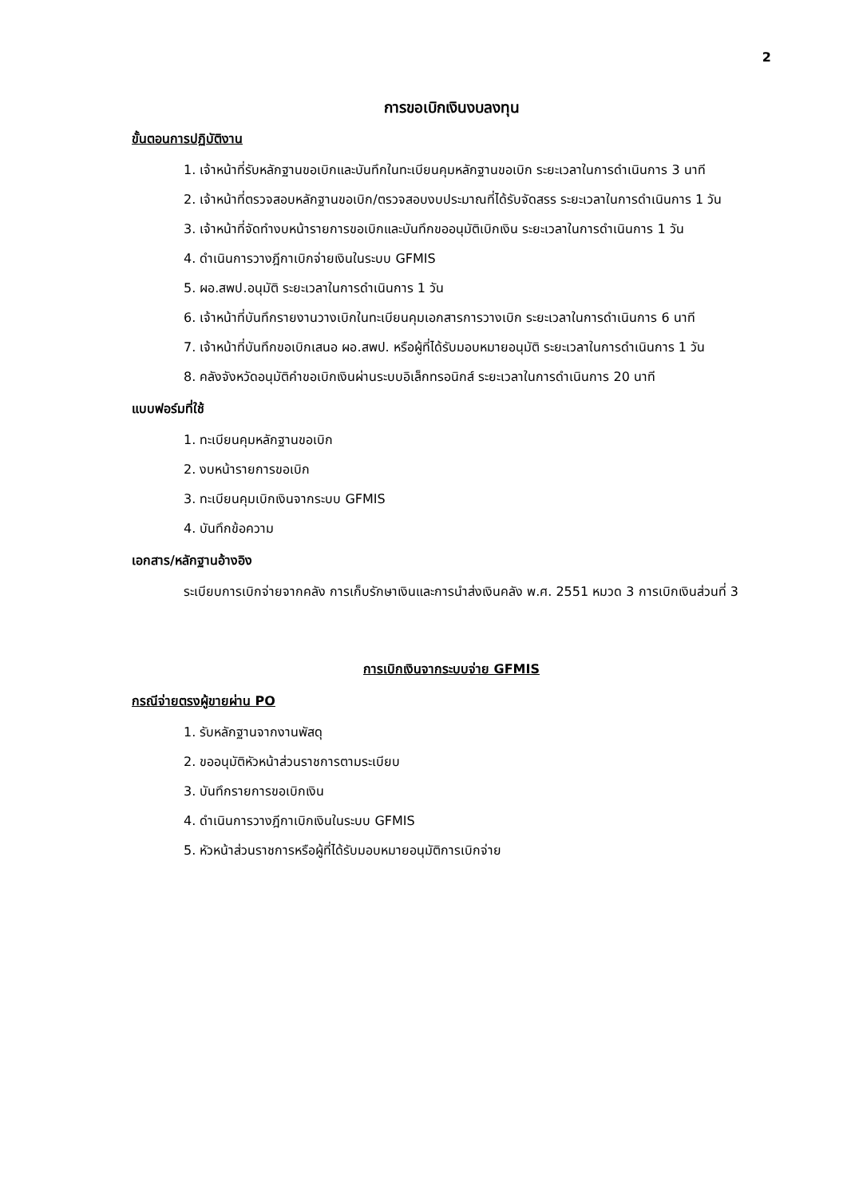2
การขอเบิกเงินงบลงทุน
ขั้นตอนการปฏิบัติงาน
1. เจ้าหน้าที่รับหลักฐานขอเบิกและบันทึกในทะเบียนคุมหลักฐานขอเบิก ระยะเวลาในการดำเนินการ 3 นาที
2. เจ้าหน้าที่ตรวจสอบหลักฐานขอเบิก/ตรวจสอบงบประมาณที่ได้รับจัดสรร ระยะเวลาในการดำเนินการ 1 วัน
3. เจ้าหน้าที่จัดทำงบหน้ารายการขอเบิกและบันทึกขออนุมัติเบิกเงิน ระยะเวลาในการดำเนินการ 1 วัน
4. ดำเนินการวางฎีกาเบิกจ่ายเงินในระบบ GFMIS
5. ผอ.สพป.อนุมัติ ระยะเวลาในการดำเนินการ 1 วัน
6. เจ้าหน้าที่บันทึกรายงานวางเบิกในทะเบียนคุมเอกสารการวางเบิก ระยะเวลาในการดำเนินการ 6 นาที
7. เจ้าหน้าที่บันทึกขอเบิกเสนอ ผอ.สพป. หรือผู้ที่ได้รับมอบหมายอนุมัติ ระยะเวลาในการดำเนินการ 1 วัน
8. คลังจังหวัดอนุมัติคำขอเบิกเงินผ่านระบบอิเล็กทรอนิกส์ ระยะเวลาในการดำเนินการ 20 นาที
แบบฟอร์มที่ใช้
1. ทะเบียนคุมหลักฐานขอเบิก
2. งบหน้ารายการขอเบิก
3. ทะเบียนคุมเบิกเงินจากระบบ GFMIS
4. บันทึกข้อความ
เอกสาร/หลักฐานอ้างอิง
ระเบียบการเบิกจ่ายจากคลัง การเก็บรักษาเงินและการนำส่งเงินคลัง พ.ศ. 2551 หมวด 3 การเบิกเงินส่วนที่ 3
การเบิกเงินจากระบบจ่าย GFMIS
กรณีจ่ายตรงผู้ขายผ่าน PO
1. รับหลักฐานจากงานพัสดุ
2. ขออนุมัติหัวหน้าส่วนราชการตามระเบียบ
3. บันทึกรายการขอเบิกเงิน
4. ดำเนินการวางฎีกาเบิกเงินในระบบ GFMIS
5. หัวหน้าส่วนราชการหรือผู้ที่ได้รับมอบหมายอนุมัติการเบิกจ่าย